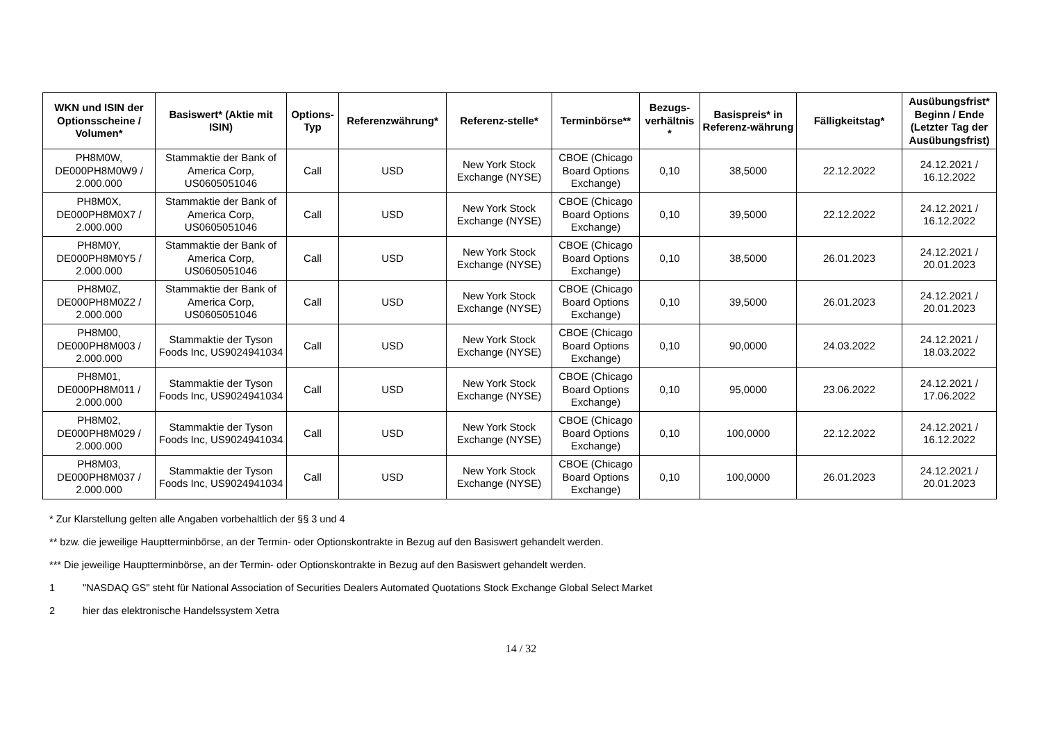| WKN und ISIN der Optionsscheine / Volumen* | Basiswert* (Aktie mit ISIN) | Options-Typ | Referenzwährung* | Referenz-stelle* | Terminbörse** | Bezugs-verhältnis * | Basispreis* in Referenz-währung | Fälligkeitstag* | Ausübungsfrist* Beginn / Ende (Letzter Tag der Ausübungsfrist) |
| --- | --- | --- | --- | --- | --- | --- | --- | --- | --- |
| PH8M0W, DE000PH8M0W9 / 2.000.000 | Stammaktie der Bank of America Corp, US0605051046 | Call | USD | New York Stock Exchange (NYSE) | CBOE (Chicago Board Options Exchange) | 0,10 | 38,5000 | 22.12.2022 | 24.12.2021 / 16.12.2022 |
| PH8M0X, DE000PH8M0X7 / 2.000.000 | Stammaktie der Bank of America Corp, US0605051046 | Call | USD | New York Stock Exchange (NYSE) | CBOE (Chicago Board Options Exchange) | 0,10 | 39,5000 | 22.12.2022 | 24.12.2021 / 16.12.2022 |
| PH8M0Y, DE000PH8M0Y5 / 2.000.000 | Stammaktie der Bank of America Corp, US0605051046 | Call | USD | New York Stock Exchange (NYSE) | CBOE (Chicago Board Options Exchange) | 0,10 | 38,5000 | 26.01.2023 | 24.12.2021 / 20.01.2023 |
| PH8M0Z, DE000PH8M0Z2 / 2.000.000 | Stammaktie der Bank of America Corp, US0605051046 | Call | USD | New York Stock Exchange (NYSE) | CBOE (Chicago Board Options Exchange) | 0,10 | 39,5000 | 26.01.2023 | 24.12.2021 / 20.01.2023 |
| PH8M00, DE000PH8M003 / 2.000.000 | Stammaktie der Tyson Foods Inc, US9024941034 | Call | USD | New York Stock Exchange (NYSE) | CBOE (Chicago Board Options Exchange) | 0,10 | 90,0000 | 24.03.2022 | 24.12.2021 / 18.03.2022 |
| PH8M01, DE000PH8M011 / 2.000.000 | Stammaktie der Tyson Foods Inc, US9024941034 | Call | USD | New York Stock Exchange (NYSE) | CBOE (Chicago Board Options Exchange) | 0,10 | 95,0000 | 23.06.2022 | 24.12.2021 / 17.06.2022 |
| PH8M02, DE000PH8M029 / 2.000.000 | Stammaktie der Tyson Foods Inc, US9024941034 | Call | USD | New York Stock Exchange (NYSE) | CBOE (Chicago Board Options Exchange) | 0,10 | 100,0000 | 22.12.2022 | 24.12.2021 / 16.12.2022 |
| PH8M03, DE000PH8M037 / 2.000.000 | Stammaktie der Tyson Foods Inc, US9024941034 | Call | USD | New York Stock Exchange (NYSE) | CBOE (Chicago Board Options Exchange) | 0,10 | 100,0000 | 26.01.2023 | 24.12.2021 / 20.01.2023 |
* Zur Klarstellung gelten alle Angaben vorbehaltlich der §§ 3 und 4
** bzw. die jeweilige Hauptterminbörse, an der Termin- oder Optionskontrakte in Bezug auf den Basiswert gehandelt werden.
*** Die jeweilige Hauptterminbörse, an der Termin- oder Optionskontrakte in Bezug auf den Basiswert gehandelt werden.
1 "NASDAQ GS" steht für National Association of Securities Dealers Automated Quotations Stock Exchange Global Select Market
2 hier das elektronische Handelssystem Xetra
14 / 32